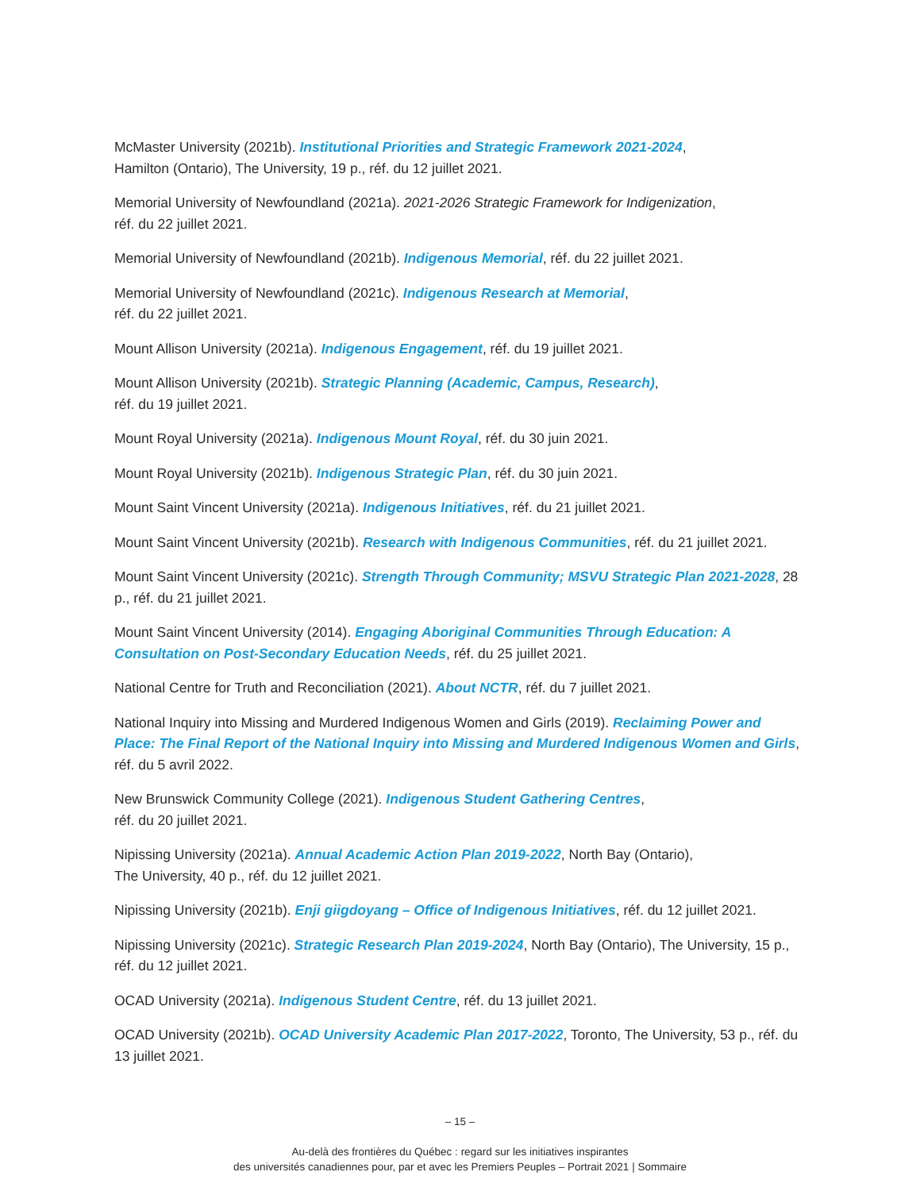McMaster University (2021b). Institutional Priorities and Strategic Framework 2021-2024,
Hamilton (Ontario), The University, 19 p., réf. du 12 juillet 2021.
Memorial University of Newfoundland (2021a). 2021-2026 Strategic Framework for Indigenization,
réf. du 22 juillet 2021.
Memorial University of Newfoundland (2021b). Indigenous Memorial, réf. du 22 juillet 2021.
Memorial University of Newfoundland (2021c). Indigenous Research at Memorial,
réf. du 22 juillet 2021.
Mount Allison University (2021a). Indigenous Engagement, réf. du 19 juillet 2021.
Mount Allison University (2021b). Strategic Planning (Academic, Campus, Research),
réf. du 19 juillet 2021.
Mount Royal University (2021a). Indigenous Mount Royal, réf. du 30 juin 2021.
Mount Royal University (2021b). Indigenous Strategic Plan, réf. du 30 juin 2021.
Mount Saint Vincent University (2021a). Indigenous Initiatives, réf. du 21 juillet 2021.
Mount Saint Vincent University (2021b). Research with Indigenous Communities, réf. du 21 juillet 2021.
Mount Saint Vincent University (2021c). Strength Through Community; MSVU Strategic Plan 2021-2028, 28 p., réf. du 21 juillet 2021.
Mount Saint Vincent University (2014). Engaging Aboriginal Communities Through Education: A Consultation on Post-Secondary Education Needs, réf. du 25 juillet 2021.
National Centre for Truth and Reconciliation (2021). About NCTR, réf. du 7 juillet 2021.
National Inquiry into Missing and Murdered Indigenous Women and Girls (2019). Reclaiming Power and Place: The Final Report of the National Inquiry into Missing and Murdered Indigenous Women and Girls, réf. du 5 avril 2022.
New Brunswick Community College (2021). Indigenous Student Gathering Centres,
réf. du 20 juillet 2021.
Nipissing University (2021a). Annual Academic Action Plan 2019-2022, North Bay (Ontario),
The University, 40 p., réf. du 12 juillet 2021.
Nipissing University (2021b). Enji giigdoyang – Office of Indigenous Initiatives, réf. du 12 juillet 2021.
Nipissing University (2021c). Strategic Research Plan 2019-2024, North Bay (Ontario), The University, 15 p., réf. du 12 juillet 2021.
OCAD University (2021a). Indigenous Student Centre, réf. du 13 juillet 2021.
OCAD University (2021b). OCAD University Academic Plan 2017-2022, Toronto, The University, 53 p., réf. du 13 juillet 2021.
– 15 –
Au-delà des frontières du Québec : regard sur les initiatives inspirantes
des universités canadiennes pour, par et avec les Premiers Peuples – Portrait 2021 | Sommaire